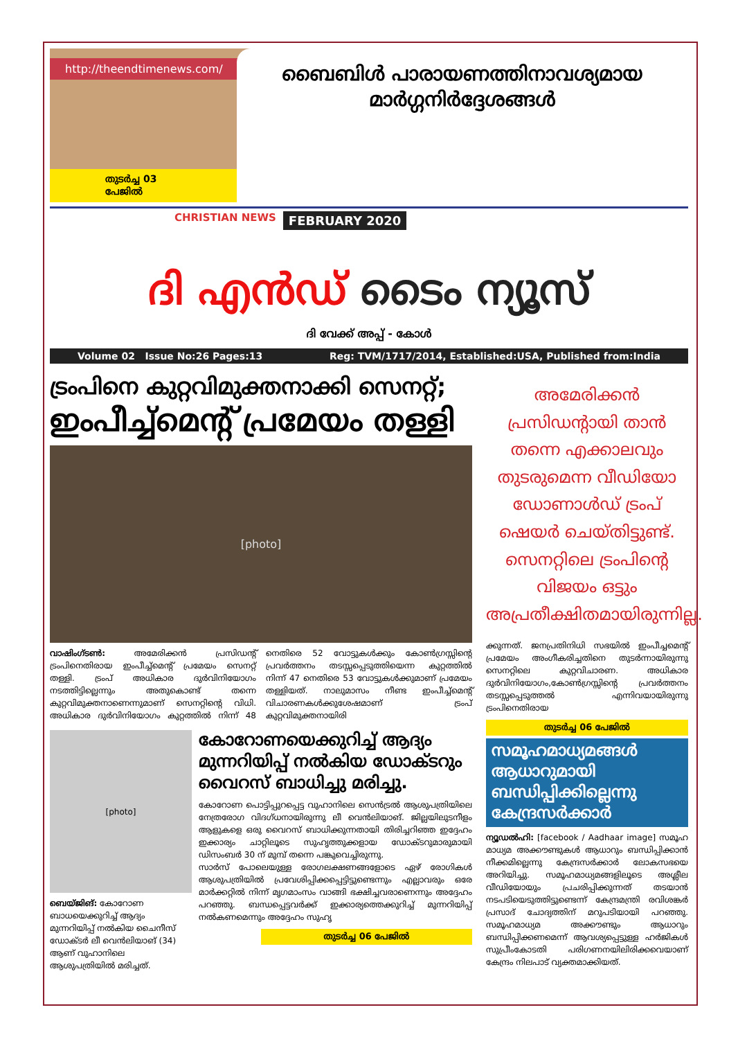http://theendtimenews.com/
തുടർച്ച 03 പേജിൽ
ബൈബിൾ പാരായണത്തിനാവശ്യമായ
മാർഗ്ഗനിർദ്ദേശങ്ങൾ
CHRISTIAN NEWS FEBRUARY 2020
ദി എൻഡ് ടൈം ന്യൂസ്
ദി വേക്ക് അപ്പ് - കോൾ
Volume 02 Issue No:26 Pages:13 Reg: TVM/1717/2014, Established:USA, Published from:India
ട്രംപിനെ കുറ്റവിമുക്തനാക്കി സെനറ്റ്;
ഇംപീച്ച്മെന്റ് പ്രമേയം തള്ളി
[photo]
വാഷിംഗ്ടൺ: അമേരിക്കൻ പ്രസിഡന്റ് ട്രംപിനെതിരായ ഇംപീച്ച്മെന്റ് പ്രമേയം സെനറ്റ് തള്ളി. ട്രംപ് അധികാര ദുർവിനിയോഗം നടത്തിട്ടില്ലെന്നും അതുകൊണ്ട് തന്നെ കുറ്റവിമുക്തനാണെന്നുമാണ് സെനറ്റിന്റെ വിധി. അധികാര ദുർവിനിയോഗം കുറ്റത്തിൽ നിന്ന് 48 നെതിരെ 52 വോട്ടുകൾക്കും കോൺഗ്രസ്സിന്റെ പ്രവർത്തനം തടസ്സപ്പെടുത്തിയെന്ന കുറ്റത്തിൽ നിന്ന് 47 നെതിരെ 53 വോട്ടുകൾക്കുമാണ് പ്രമേയം തള്ളിയത്. നാലുമാസം നീണ്ട ഇംപീച്ച്മെന്റ് വിചാരണകൾക്കുശേഷമാണ് ട്രംപ് കുറ്റവിമുക്തനായിരി
[photo]
ബെയ്ജിങ്: കോറോണ ബാധയെക്കുറിച്ച് ആദ്യം മുന്നറിയിപ്പ് നൽകിയ ചൈനീസ് ഡോക്ടർ ലീ വെൻലിയാങ് (34) ആണ് വുഹാനിലെ ആശുപത്രിയിൽ മരിച്ചത്.
കോറോണയെക്കുറിച്ച് ആദ്യം മുന്നറിയിപ്പ് നൽകിയ ഡോക്ടറും വൈറസ് ബാധിച്ചു മരിച്ചു.
കോറോണ പൊട്ടിപ്പുറപ്പെട്ട വുഹാനിലെ സെൻട്രൽ ആശുപത്രിയിലെ നേത്രരോഗ വിദഗ്ധനായിരുന്നു ലീ വെൻലിയാങ്. ജില്ലയിലുടനീളം ആളുകളെ ഒരു വൈറസ് ബാധിക്കുന്നതായി തിരിച്ചറിഞ്ഞ ഇദ്ദേഹം ഇക്കാര്യം ചാറ്റിലൂടെ സുഹൃത്തുക്കളായ ഡോക്ടറുമാരുമായി ഡിസംബർ 30 ന് മുമ്പ് തന്നെ പങ്കുവെച്ചിരുന്നു.
സാർസ് പോലെയുള്ള രോഗലക്ഷണങ്ങളോടെ ഏഴ് രോഗികൾ ആശുപത്രിയിൽ പ്രവേശിപ്പിക്കപ്പെട്ടിട്ടുണ്ടെന്നും എല്ലാവരും ഒരേ മാർക്കറ്റിൽ നിന്ന് മൃഗമാംസം വാങ്ങി ഭക്ഷിച്ചവരാണെന്നും അദ്ദേഹം പറഞ്ഞു. ബന്ധപ്പെട്ടവർക്ക് ഇക്കാര്യത്തെക്കുറിച്ച് മുന്നറിയിപ്പ് നൽകണമെന്നും അദ്ദേഹം സുഹൃ
തുടർച്ച 06 പേജിൽ
അമേരിക്കൻ പ്രസിഡന്റായി താൻ തന്നെ എക്കാലവും തുടരുമെന്ന വീഡിയോ ഡോണാൾഡ് ട്രംപ് ഷെയർ ചെയ്തിട്ടുണ്ട്. സെനറ്റിലെ ട്രംപിന്റെ വിജയം ഒട്ടും അപ്രതീക്ഷിതമായിരുന്നില്ല.
ക്കുന്നത്. ജനപ്രതിനിധി സഭയിൽ ഇംപീച്ചമെന്റ് പ്രമേയം അംഗീകരിച്ചതിനെ തുടർന്നായിരുന്നു സെനറ്റിലെ കുറ്റവിചാരണ. അധികാര ദുർവിനിയോഗം,കോൺഗ്രസ്സിന്റെ പ്രവർത്തനം തടസ്സപ്പെടുത്തൽ എന്നിവയായിരുന്നു ട്രംപിനെതിരായ
തുടർച്ച 06 പേജിൽ
സമൂഹമാധ്യമങ്ങൾ ആധാറുമായി ബന്ധിപ്പിക്കില്ലെന്നു കേന്ദ്രസർക്കാർ
ന്യൂഡൽഹി: [facebook / Aadhaar image] സമൂഹ മാധ്യമ അക്കൗണ്ടുകൾ ആധാറും ബന്ധിപ്പിക്കാൻ നീക്കമില്ലെന്നു കേന്ദ്രസർക്കാർ ലോകസഭയെ അറിയിച്ചു. സമൂഹമാധ്യമങ്ങളിലൂടെ അശ്ലീല വീഡിയോയും പ്രചരിപ്പിക്കുന്നത് തടയാൻ നടപടിയെടുത്തിട്ടുണ്ടെന്ന് കേന്ദ്രമന്ത്രി രവിശങ്കർ പ്രസാദ് ചോദ്യത്തിന് മറുപടിയായി പറഞ്ഞു. സമൂഹമാധ്യമ അക്കൗണ്ടും ആധാറും ബന്ധിപ്പിക്കണമെന്ന് ആവശ്യപ്പെട്ടുള്ള ഹർജികൾ സുപ്രീംകോടതി പരിഗണനയിലിരിക്കവെയാണ് കേന്ദ്രം നിലപാട് വ്യക്തമാക്കിയത്.